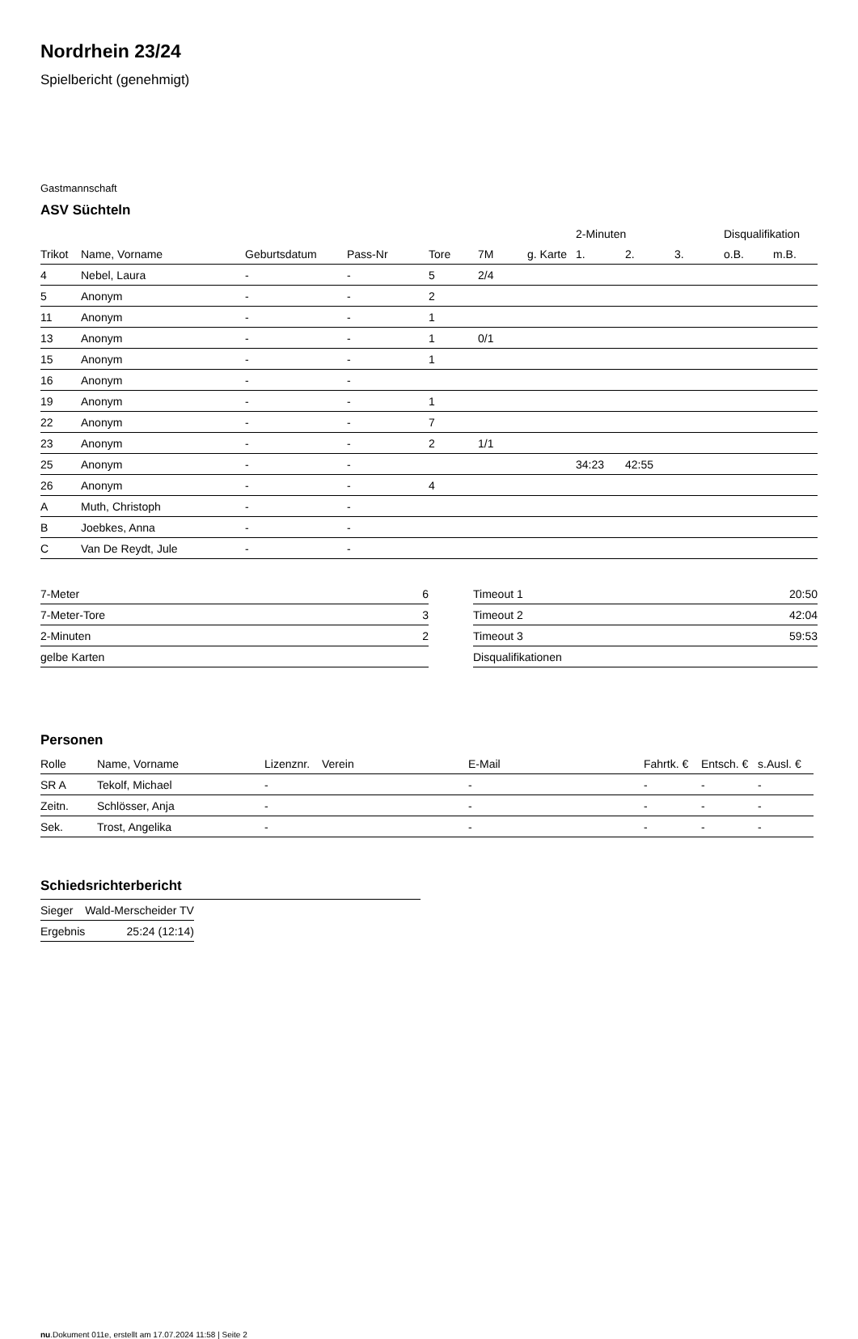Nordrhein 23/24
Spielbericht (genehmigt)
Gastmannschaft
ASV Süchteln
| | | | | | | | 2-Minuten | | | Disqualifikation | |
| --- | --- | --- | --- | --- | --- | --- | --- | --- | --- | --- | --- |
| Trikot | Name, Vorname | Geburtsdatum | Pass-Nr | Tore | 7M | g. Karte | 1. | 2. | 3. | o.B. | m.B. |
| 4 | Nebel, Laura | - | - | 5 | 2/4 | | | | | | |
| 5 | Anonym | - | - | 2 | | | | | | | |
| 11 | Anonym | - | - | 1 | | | | | | | |
| 13 | Anonym | - | - | 1 | 0/1 | | | | | | |
| 15 | Anonym | - | - | 1 | | | | | | | |
| 16 | Anonym | - | - | | | | | | | | |
| 19 | Anonym | - | - | 1 | | | | | | | |
| 22 | Anonym | - | - | 7 | | | | | | | |
| 23 | Anonym | - | - | 2 | 1/1 | | | | | | |
| 25 | Anonym | - | - | | | | 34:23 | 42:55 | | | |
| 26 | Anonym | - | - | 4 | | | | | | | |
| A | Muth, Christoph | - | - | | | | | | | | |
| B | Joebkes, Anna | - | - | | | | | | | | |
| C | Van De Reydt, Jule | - | - | | | | | | | | |
| 7-Meter | 6 |
| 7-Meter-Tore | 3 |
| 2-Minuten | 2 |
| gelbe Karten | |
| Timeout 1 | 20:50 |
| Timeout 2 | 42:04 |
| Timeout 3 | 59:53 |
| Disqualifikationen | |
Personen
| Rolle | Name, Vorname | Lizenznr. | Verein | E-Mail | Fahrtk. € | Entsch. € | s.Ausl. € |
| --- | --- | --- | --- | --- | --- | --- | --- |
| SR A | Tekolf, Michael | - | | - | - | - | - |
| Zeitn. | Schlösser, Anja | - | | - | - | - | - |
| Sek. | Trost, Angelika | - | | - | - | - | - |
Schiedsrichterbericht
| Sieger | Wald-Merscheider TV |
| Ergebnis | 25:24 (12:14) |
nu.Dokument 011e, erstellt am 17.07.2024 11:58 | Seite 2